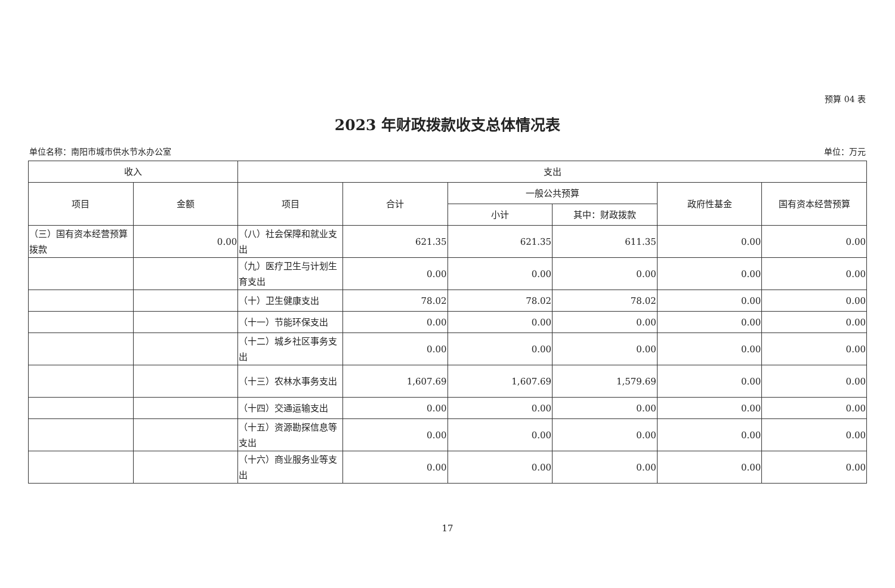预算 04 表
2023 年财政拨款收支总体情况表
单位名称：南阳市城市供水节水办公室 单位：万元
| 收入 | | 支出 | | | | | |
| --- | --- | --- | --- | --- | --- | --- | --- |
| 项目 | 金额 | 项目 | 合计 | 一般公共预算 | | 政府性基金 | 国有资本经营预算 |
| | | | | 小计 | 其中：财政拨款 | | |
| （三）国有资本经营预算拨款 | 0.00 | （八）社会保障和就业支出 | 621.35 | 621.35 | 611.35 | 0.00 | 0.00 |
| | | （九）医疗卫生与计划生育支出 | 0.00 | 0.00 | 0.00 | 0.00 | 0.00 |
| | | （十）卫生健康支出 | 78.02 | 78.02 | 78.02 | 0.00 | 0.00 |
| | | （十一）节能环保支出 | 0.00 | 0.00 | 0.00 | 0.00 | 0.00 |
| | | （十二）城乡社区事务支出 | 0.00 | 0.00 | 0.00 | 0.00 | 0.00 |
| | | （十三）农林水事务支出 | 1,607.69 | 1,607.69 | 1,579.69 | 0.00 | 0.00 |
| | | （十四）交通运输支出 | 0.00 | 0.00 | 0.00 | 0.00 | 0.00 |
| | | （十五）资源勘探信息等支出 | 0.00 | 0.00 | 0.00 | 0.00 | 0.00 |
| | | （十六）商业服务业等支出 | 0.00 | 0.00 | 0.00 | 0.00 | 0.00 |
17